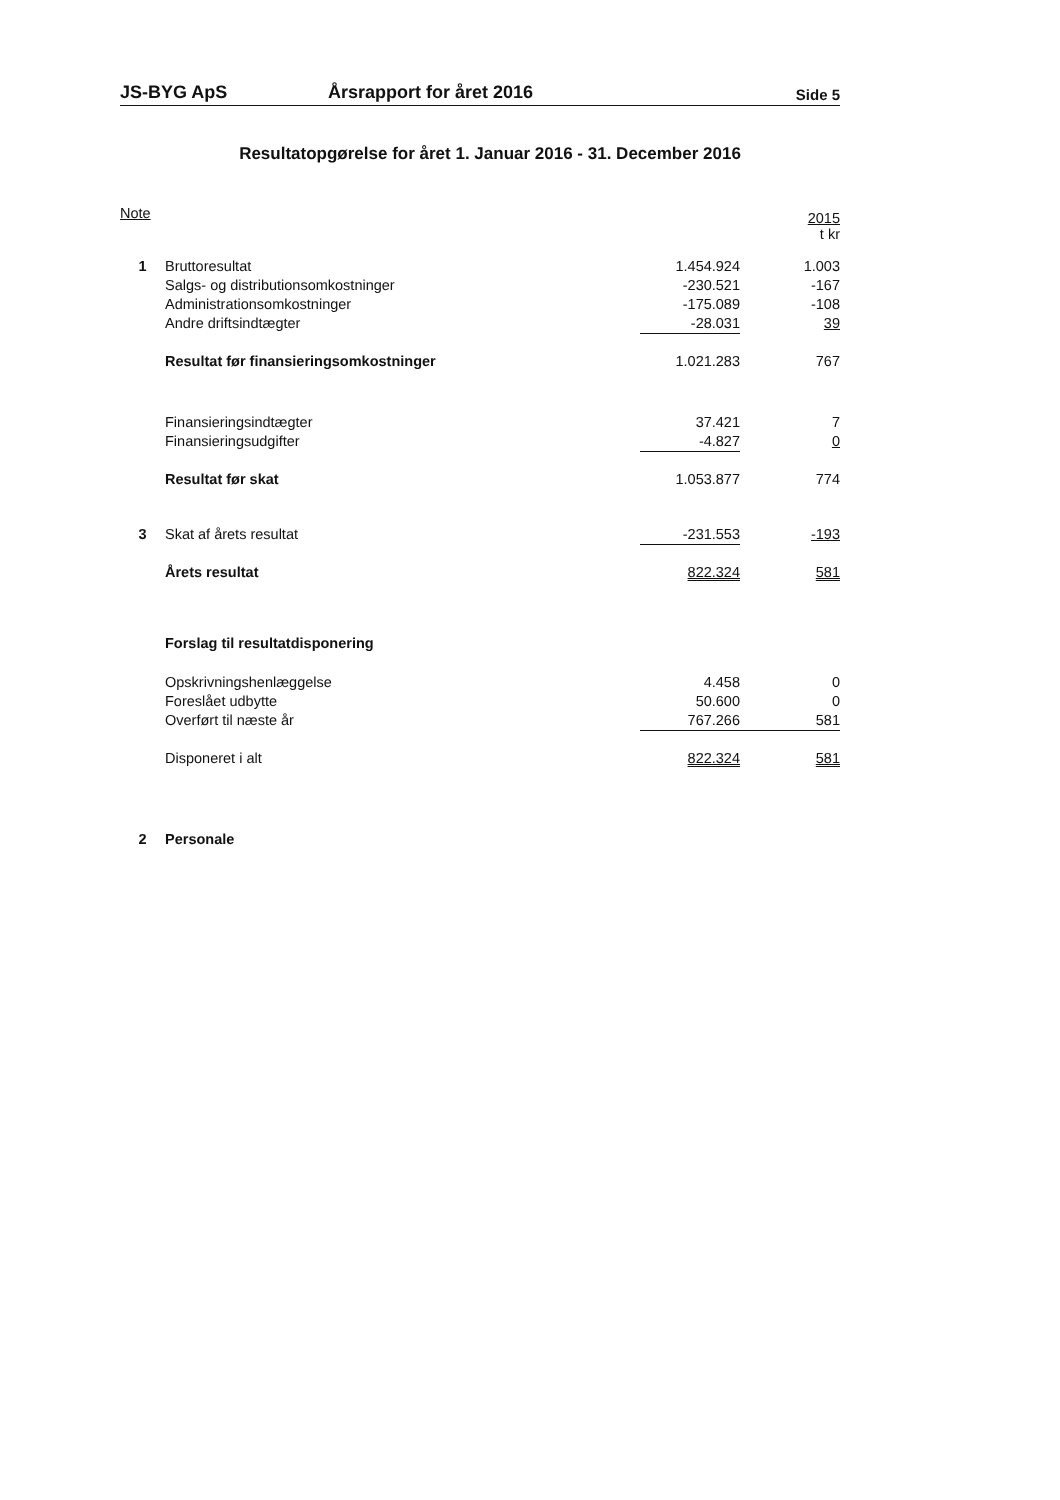JS-BYG ApS Årsrapport for året 2016 Side 5
Resultatopgørelse for året 1. Januar 2016 - 31. December 2016
| Note | | | | 2015 t kr |
| 1 | Bruttoresultat | | 1.454.924 | 1.003 |
| | Salgs- og distributionsomkostninger | | -230.521 | -167 |
| | Administrationsomkostninger | | -175.089 | -108 |
| | Andre driftsindtægter | | -28.031 | 39 |
| | Resultat før finansieringsomkostninger | | 1.021.283 | 767 |
| | Finansieringsindtægter | | 37.421 | 7 |
| | Finansieringsudgifter | | -4.827 | 0 |
| | Resultat før skat | | 1.053.877 | 774 |
| 3 | Skat af årets resultat | | -231.553 | -193 |
| | Årets resultat | | 822.324 | 581 |
| | Forslag til resultatdisponering | | | |
| | Opskrivningshenlæggelse | | 4.458 | 0 |
| | Foreslået udbytte | | 50.600 | 0 |
| | Overført til næste år | | 767.266 | 581 |
| | Disponeret i alt | | 822.324 | 581 |
| 2 | Personale | | | |